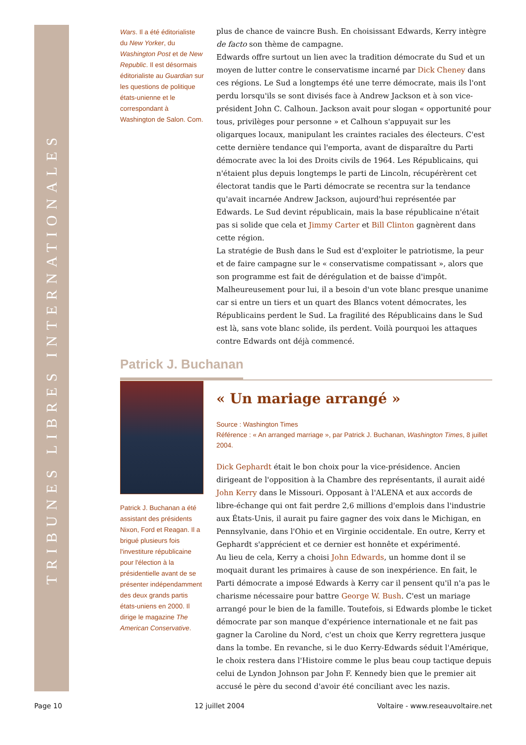TRIBUNES LIBRES INTERNATIONALES
Wars. Il a été éditorialiste du New Yorker, du Washington Post et de New Republic. Il est désormais éditorialiste au Guardian sur les questions de politique états-unienne et le correspondant à Washington de Salon. Com.
plus de chance de vaincre Bush. En choisissant Edwards, Kerry intègre de facto son thème de campagne.
Edwards offre surtout un lien avec la tradition démocrate du Sud et un moyen de lutter contre le conservatisme incarné par Dick Cheney dans ces régions. Le Sud a longtemps été une terre démocrate, mais ils l'ont perdu lorsqu'ils se sont divisés face à Andrew Jackson et à son vice-président John C. Calhoun. Jackson avait pour slogan « opportunité pour tous, privilèges pour personne » et Calhoun s'appuyait sur les oligarques locaux, manipulant les craintes raciales des électeurs. C'est cette dernière tendance qui l'emporta, avant de disparaître du Parti démocrate avec la loi des Droits civils de 1964. Les Républicains, qui n'étaient plus depuis longtemps le parti de Lincoln, récupérèrent cet électorat tandis que le Parti démocrate se recentra sur la tendance qu'avait incarnée Andrew Jackson, aujourd'hui représentée par Edwards. Le Sud devint républicain, mais la base républicaine n'était pas si solide que cela et Jimmy Carter et Bill Clinton gagnèrent dans cette région.
La stratégie de Bush dans le Sud est d'exploiter le patriotisme, la peur et de faire campagne sur le « conservatisme compatissant », alors que son programme est fait de dérégulation et de baisse d'impôt. Malheureusement pour lui, il a besoin d'un vote blanc presque unanime car si entre un tiers et un quart des Blancs votent démocrates, les Républicains perdent le Sud. La fragilité des Républicains dans le Sud est là, sans vote blanc solide, ils perdent. Voilà pourquoi les attaques contre Edwards ont déjà commencé.
Patrick J. Buchanan
Patrick J. Buchanan a été assistant des présidents Nixon, Ford et Reagan. Il a brigué plusieurs fois l'investiture républicaine pour l'élection à la présidentielle avant de se présenter indépendamment des deux grands partis états-uniens en 2000. Il dirige le magazine The American Conservative.
« Un mariage arrangé »
Source : Washington Times
Référence : « An arranged marriage », par Patrick J. Buchanan, Washington Times, 8 juillet 2004.
Dick Gephardt était le bon choix pour la vice-présidence. Ancien dirigeant de l'opposition à la Chambre des représentants, il aurait aidé John Kerry dans le Missouri. Opposant à l'ALENA et aux accords de libre-échange qui ont fait perdre 2,6 millions d'emplois dans l'industrie aux États-Unis, il aurait pu faire gagner des voix dans le Michigan, en Pennsylvanie, dans l'Ohio et en Virginie occidentale. En outre, Kerry et Gephardt s'apprécient et ce dernier est honnête et expérimenté.
Au lieu de cela, Kerry a choisi John Edwards, un homme dont il se moquait durant les primaires à cause de son inexpérience. En fait, le Parti démocrate a imposé Edwards à Kerry car il pensent qu'il n'a pas le charisme nécessaire pour battre George W. Bush. C'est un mariage arrangé pour le bien de la famille. Toutefois, si Edwards plombe le ticket démocrate par son manque d'expérience internationale et ne fait pas gagner la Caroline du Nord, c'est un choix que Kerry regrettera jusque dans la tombe. En revanche, si le duo Kerry-Edwards séduit l'Amérique, le choix restera dans l'Histoire comme le plus beau coup tactique depuis celui de Lyndon Johnson par John F. Kennedy bien que le premier ait accusé le père du second d'avoir été conciliant avec les nazis.
Page 10 12 juillet 2004 Voltaire - www.reseauvoltaire.net